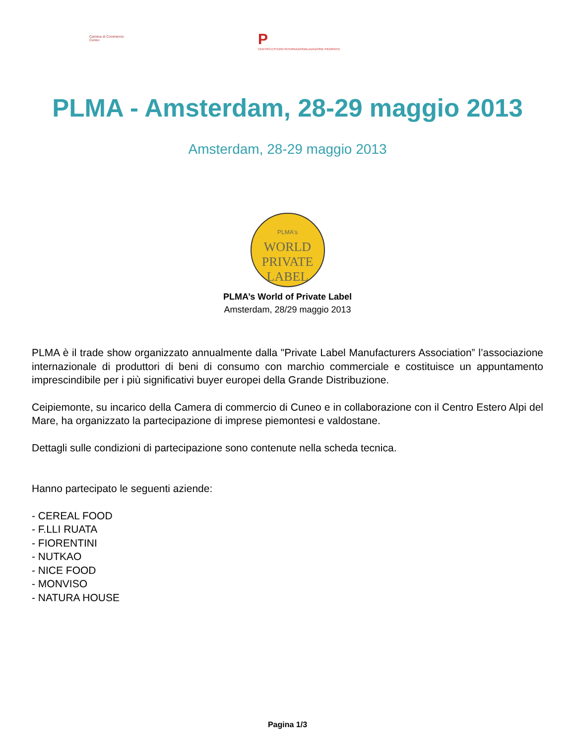Camera di Commercio
Cuneo
P
CENTRO ESTERO INTERNAZIONALIZZAZIONE PIEMONTE
PLMA - Amsterdam, 28-29 maggio 2013
Amsterdam, 28-29 maggio 2013
PLMA's
WORLD
PRIVATE
LABEL
PLMA’s World of Private Label
Amsterdam, 28/29 maggio 2013
PLMA è il trade show organizzato annualmente dalla "Private Label Manufacturers Association” l’associazione internazionale di produttori di beni di consumo con marchio commerciale e costituisce un appuntamento imprescindibile per i più significativi buyer europei della Grande Distribuzione.
Ceipiemonte, su incarico della Camera di commercio di Cuneo e in collaborazione con il Centro Estero Alpi del Mare, ha organizzato la partecipazione di imprese piemontesi e valdostane.
Dettagli sulle condizioni di partecipazione sono contenute nella scheda tecnica.
Hanno partecipato le seguenti aziende:
- CEREAL FOOD
- F.LLI RUATA
- FIORENTINI
- NUTKAO
- NICE FOOD
- MONVISO
- NATURA HOUSE
Pagina 1/3